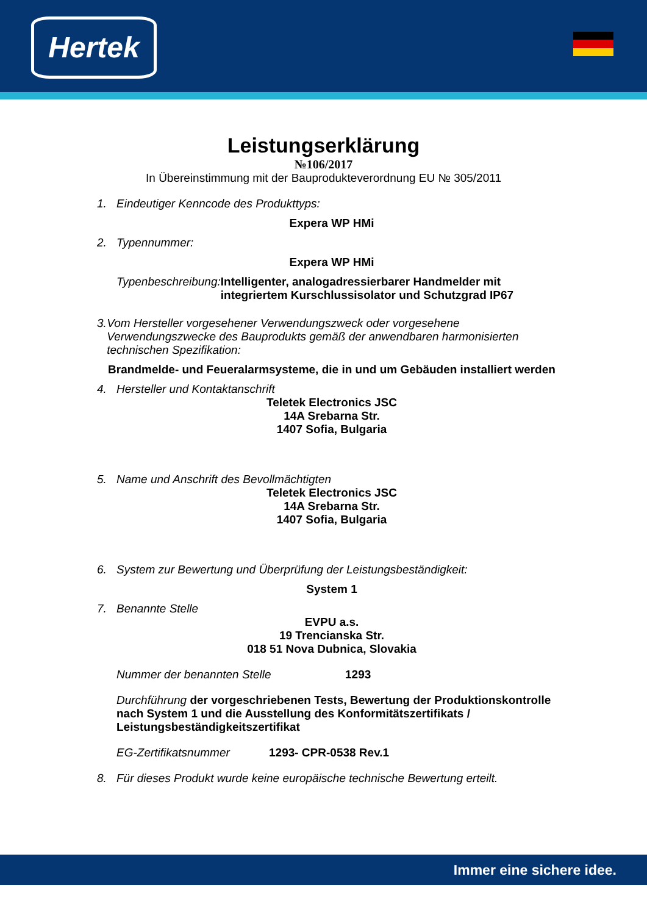Hertek
Leistungserklärung
№106/2017
In Übereinstimmung mit der Bauprodukteverordnung EU № 305/2011
1. Eindeutiger Kenncode des Produkttyps:
Expera WP HMi
2. Typennummer:
Expera WP HMi
Typenbeschreibung: Intelligenter, analogadressierbarer Handmelder mit integriertem Kurschlussisolator und Schutzgrad IP67
3. Vom Hersteller vorgesehener Verwendungszweck oder vorgesehene Verwendungszwecke des Bauprodukts gemäß der anwendbaren harmonisierten technischen Spezifikation:
Brandmelde- und Feueralarmsysteme, die in und um Gebäuden installiert werden
4. Hersteller und Kontaktanschrift
Teletek Electronics JSC
14A Srebarna Str.
1407 Sofia, Bulgaria
5. Name und Anschrift des Bevollmächtigten
Teletek Electronics JSC
14A Srebarna Str.
1407 Sofia, Bulgaria
6. System zur Bewertung und Überprüfung der Leistungsbeständigkeit:
System 1
7. Benannte Stelle
EVPU a.s.
19 Trencianska Str.
018 51 Nova Dubnica, Slovakia
Nummer der benannten Stelle 1293
Durchführung der vorgeschriebenen Tests, Bewertung der Produktionskontrolle nach System 1 und die Ausstellung des Konformitätszertifikats / Leistungsbeständigkeitszertifikat
EG-Zertifikatsnummer 1293- CPR-0538 Rev.1
8. Für dieses Produkt wurde keine europäische technische Bewertung erteilt.
Immer eine sichere idee.